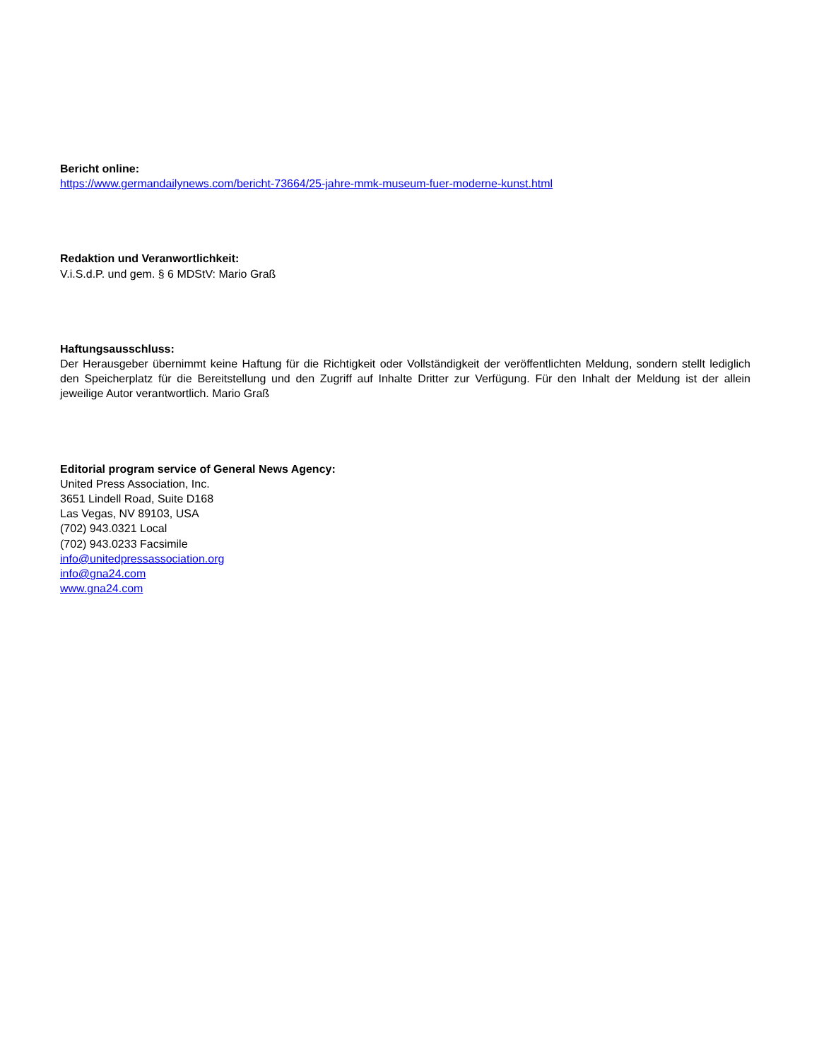Bericht online:
https://www.germandailynews.com/bericht-73664/25-jahre-mmk-museum-fuer-moderne-kunst.html
Redaktion und Veranwortlichkeit:
V.i.S.d.P. und gem. § 6 MDStV: Mario Graß
Haftungsausschluss:
Der Herausgeber übernimmt keine Haftung für die Richtigkeit oder Vollständigkeit der veröffentlichten Meldung, sondern stellt lediglich den Speicherplatz für die Bereitstellung und den Zugriff auf Inhalte Dritter zur Verfügung. Für den Inhalt der Meldung ist der allein jeweilige Autor verantwortlich. Mario Graß
Editorial program service of General News Agency:
United Press Association, Inc.
3651 Lindell Road, Suite D168
Las Vegas, NV 89103, USA
(702) 943.0321 Local
(702) 943.0233 Facsimile
info@unitedpressassociation.org
info@gna24.com
www.gna24.com